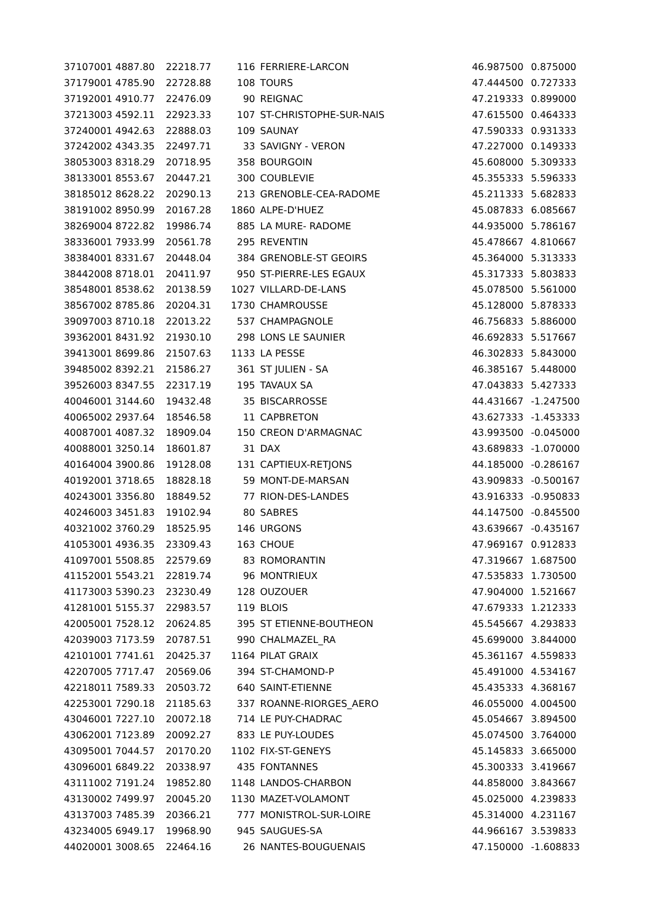| 37107001 4887.80 | 22218.77 | 116 | FERRIERE-LARCON | 46.987500 | 0.875000 |
| 37179001 4785.90 | 22728.88 | 108 | TOURS | 47.444500 | 0.727333 |
| 37192001 4910.77 | 22476.09 | 90 | REIGNAC | 47.219333 | 0.899000 |
| 37213003 4592.11 | 22923.33 | 107 | ST-CHRISTOPHE-SUR-NAIS | 47.615500 | 0.464333 |
| 37240001 4942.63 | 22888.03 | 109 | SAUNAY | 47.590333 | 0.931333 |
| 37242002 4343.35 | 22497.71 | 33 | SAVIGNY - VERON | 47.227000 | 0.149333 |
| 38053003 8318.29 | 20718.95 | 358 | BOURGOIN | 45.608000 | 5.309333 |
| 38133001 8553.67 | 20447.21 | 300 | COUBLEVIE | 45.355333 | 5.596333 |
| 38185012 8628.22 | 20290.13 | 213 | GRENOBLE-CEA-RADOME | 45.211333 | 5.682833 |
| 38191002 8950.99 | 20167.28 | 1860 | ALPE-D'HUEZ | 45.087833 | 6.085667 |
| 38269004 8722.82 | 19986.74 | 885 | LA MURE- RADOME | 44.935000 | 5.786167 |
| 38336001 7933.99 | 20561.78 | 295 | REVENTIN | 45.478667 | 4.810667 |
| 38384001 8331.67 | 20448.04 | 384 | GRENOBLE-ST GEOIRS | 45.364000 | 5.313333 |
| 38442008 8718.01 | 20411.97 | 950 | ST-PIERRE-LES EGAUX | 45.317333 | 5.803833 |
| 38548001 8538.62 | 20138.59 | 1027 | VILLARD-DE-LANS | 45.078500 | 5.561000 |
| 38567002 8785.86 | 20204.31 | 1730 | CHAMROUSSE | 45.128000 | 5.878333 |
| 39097003 8710.18 | 22013.22 | 537 | CHAMPAGNOLE | 46.756833 | 5.886000 |
| 39362001 8431.92 | 21930.10 | 298 | LONS LE SAUNIER | 46.692833 | 5.517667 |
| 39413001 8699.86 | 21507.63 | 1133 | LA PESSE | 46.302833 | 5.843000 |
| 39485002 8392.21 | 21586.27 | 361 | ST JULIEN - SA | 46.385167 | 5.448000 |
| 39526003 8347.55 | 22317.19 | 195 | TAVAUX SA | 47.043833 | 5.427333 |
| 40046001 3144.60 | 19432.48 | 35 | BISCARROSSE | 44.431667 | -1.247500 |
| 40065002 2937.64 | 18546.58 | 11 | CAPBRETON | 43.627333 | -1.453333 |
| 40087001 4087.32 | 18909.04 | 150 | CREON D'ARMAGNAC | 43.993500 | -0.045000 |
| 40088001 3250.14 | 18601.87 | 31 | DAX | 43.689833 | -1.070000 |
| 40164004 3900.86 | 19128.08 | 131 | CAPTIEUX-RETJONS | 44.185000 | -0.286167 |
| 40192001 3718.65 | 18828.18 | 59 | MONT-DE-MARSAN | 43.909833 | -0.500167 |
| 40243001 3356.80 | 18849.52 | 77 | RION-DES-LANDES | 43.916333 | -0.950833 |
| 40246003 3451.83 | 19102.94 | 80 | SABRES | 44.147500 | -0.845500 |
| 40321002 3760.29 | 18525.95 | 146 | URGONS | 43.639667 | -0.435167 |
| 41053001 4936.35 | 23309.43 | 163 | CHOUE | 47.969167 | 0.912833 |
| 41097001 5508.85 | 22579.69 | 83 | ROMORANTIN | 47.319667 | 1.687500 |
| 41152001 5543.21 | 22819.74 | 96 | MONTRIEUX | 47.535833 | 1.730500 |
| 41173003 5390.23 | 23230.49 | 128 | OUZOUER | 47.904000 | 1.521667 |
| 41281001 5155.37 | 22983.57 | 119 | BLOIS | 47.679333 | 1.212333 |
| 42005001 7528.12 | 20624.85 | 395 | ST ETIENNE-BOUTHEON | 45.545667 | 4.293833 |
| 42039003 7173.59 | 20787.51 | 990 | CHALMAZEL_RA | 45.699000 | 3.844000 |
| 42101001 7741.61 | 20425.37 | 1164 | PILAT GRAIX | 45.361167 | 4.559833 |
| 42207005 7717.47 | 20569.06 | 394 | ST-CHAMOND-P | 45.491000 | 4.534167 |
| 42218011 7589.33 | 20503.72 | 640 | SAINT-ETIENNE | 45.435333 | 4.368167 |
| 42253001 7290.18 | 21185.63 | 337 | ROANNE-RIORGES_AERO | 46.055000 | 4.004500 |
| 43046001 7227.10 | 20072.18 | 714 | LE PUY-CHADRAC | 45.054667 | 3.894500 |
| 43062001 7123.89 | 20092.27 | 833 | LE PUY-LOUDES | 45.074500 | 3.764000 |
| 43095001 7044.57 | 20170.20 | 1102 | FIX-ST-GENEYS | 45.145833 | 3.665000 |
| 43096001 6849.22 | 20338.97 | 435 | FONTANNES | 45.300333 | 3.419667 |
| 43111002 7191.24 | 19852.80 | 1148 | LANDOS-CHARBON | 44.858000 | 3.843667 |
| 43130002 7499.97 | 20045.20 | 1130 | MAZET-VOLAMONT | 45.025000 | 4.239833 |
| 43137003 7485.39 | 20366.21 | 777 | MONISTROL-SUR-LOIRE | 45.314000 | 4.231167 |
| 43234005 6949.17 | 19968.90 | 945 | SAUGUES-SA | 44.966167 | 3.539833 |
| 44020001 3008.65 | 22464.16 | 26 | NANTES-BOUGUENAIS | 47.150000 | -1.608833 |